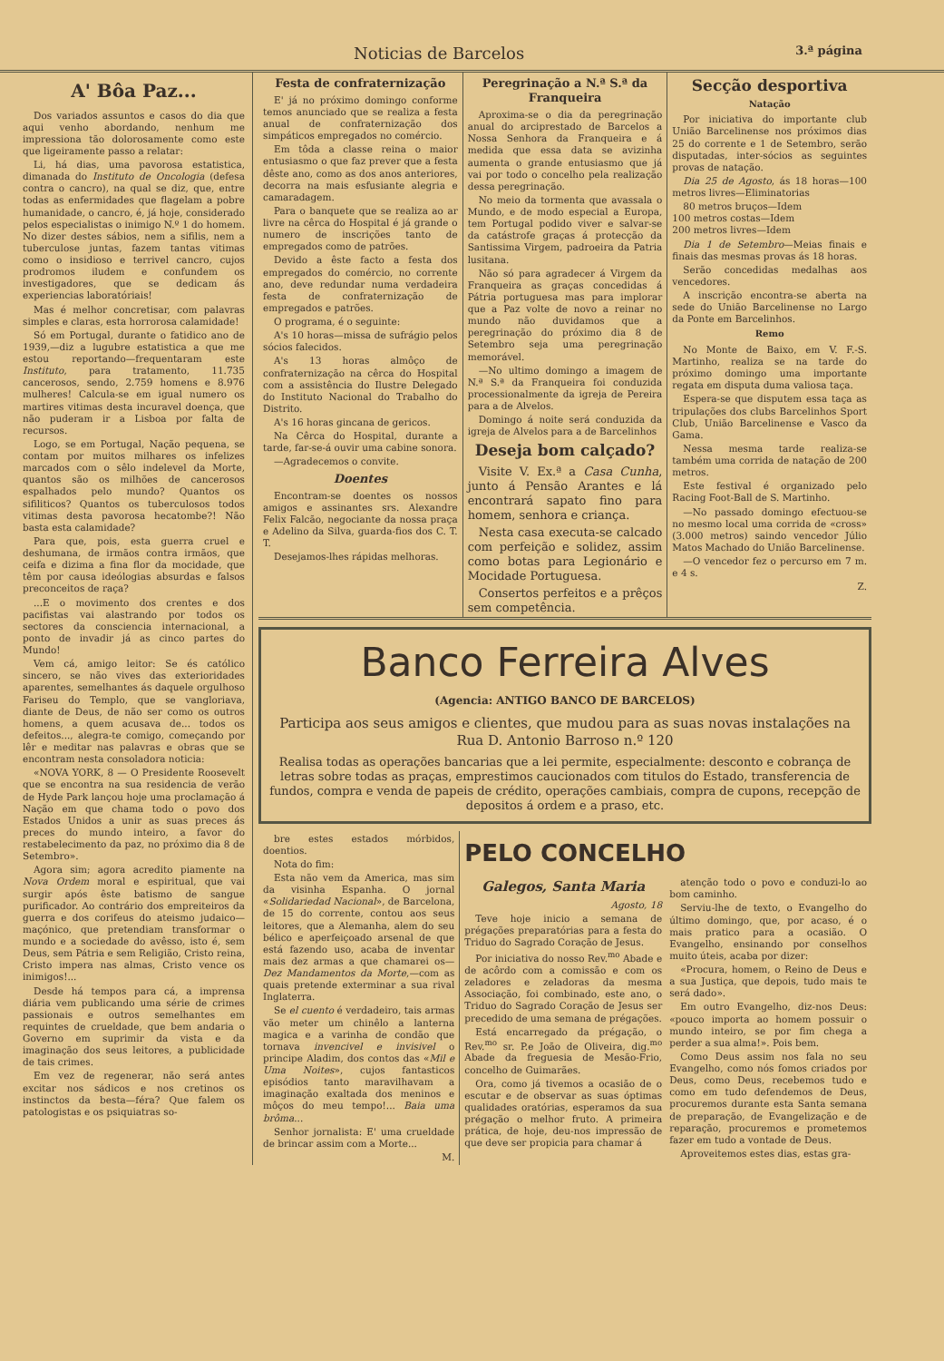Noticias de Barcelos 3.ª página
A' Bôa Paz...
Dos variados assuntos e casos do dia que aqui venho abordando, nenhum me impressiona tão dolorosamente como este que ligeiramente passo a relatar:
Li, há dias, uma pavorosa estatistica, dimanada do Instituto de Oncologia (defesa contra o cancro), na qual se diz, que, entre todas as enfermidades que flagelam a pobre humanidade, o cancro, é, já hoje, considerado pelos especialistas o inimigo N.º 1 do homem. No dizer destes sábios, nem a sifilis, nem a tuberculose juntas, fazem tantas vitimas como o insidioso e terrivel cancro, cujos prodromos iludem e confundem os investigadores, que se dedicam ás experiencias laboratóriais!
Mas é melhor concretisar, com palavras simples e claras, esta horrorosa calamidade!
Só em Portugal, durante o fatidico ano de 1939,—diz a lugubre estatistica a que me estou reportando—frequentaram este Instituto, para tratamento, 11.735 cancerosos, sendo, 2.759 homens e 8.976 mulheres! Calcula-se em igual numero os martires vitimas desta incuravel doença, que não puderam ir a Lisboa por falta de recursos.
Logo, se em Portugal, Nação pequena, se contam por muitos milhares os infelizes marcados com o sêlo indelevel da Morte, quantos são os milhões de cancerosos espalhados pelo mundo? Quantos os sifiliticos? Quantos os tuberculosos todos vitimas desta pavorosa hecatombe?! Não basta esta calamidade?
Para que, pois, esta guerra cruel e deshumana, de irmãos contra irmãos, que ceifa e dizima a fina flor da mocidade, que têm por causa ideólogias absurdas e falsos preconceitos de raça?
...E o movimento dos crentes e dos pacifistas vai alastrando por todos os sectores da consciencia internacional, a ponto de invadir já as cinco partes do Mundo!
Vem cá, amigo leitor: Se és católico sincero, se não vives das exterioridades aparentes, semelhantes ás daquele orgulhoso Fariseu do Templo, que se vangloriava, diante de Deus, de não ser como os outros homens, a quem acusava de... todos os defeitos..., alegra-te comigo, começando por lêr e meditar nas palavras e obras que se encontram nesta consoladora noticia:
«NOVA YORK, 8 — O Presidente Roosevelt que se encontra na sua residencia de verão de Hyde Park lançou hoje uma proclamação á Nação em que chama todo o povo dos Estados Unidos a unir as suas preces ás preces do mundo inteiro, a favor do restabelecimento da paz, no próximo dia 8 de Setembro».
Agora sim; agora acredito piamente na Nova Ordem moral e espiritual, que vai surgir após êste batismo de sangue purificador. Ao contrário dos empreiteiros da guerra e dos corifeus do ateismo judaico—maçónico, que pretendiam transformar o mundo e a sociedade do avêsso, isto é, sem Deus, sem Pátria e sem Religião, Cristo reina, Cristo impera nas almas, Cristo vence os inimigos!...
Desde há tempos para cá, a imprensa diária vem publicando uma série de crimes passionais e outros semelhantes em requintes de crueldade, que bem andaria o Governo em suprimir da vista e da imaginação dos seus leitores, a publicidade de tais crimes.
Em vez de regenerar, não será antes excitar nos sádicos e nos cretinos os instinctos da besta—féra? Que falem os patologistas e os psiquiatras so-
Festa de confraternização
E' já no próximo domingo conforme temos anunciado que se realiza a festa anual de confraternização dos simpáticos empregados no comércio.
Em tôda a classe reina o maior entusiasmo o que faz prever que a festa dêste ano, como as dos anos anteriores, decorra na mais esfusiante alegria e camaradagem.
Para o banquete que se realiza ao ar livre na cêrca do Hospital é já grande o numero de inscrições tanto de empregados como de patrões.
Devido a êste facto a festa dos empregados do comércio, no corrente ano, deve redundar numa verdadeira festa de confraternização de empregados e patrões.
O programa, é o seguinte:
A's 10 horas—missa de sufrágio pelos sócios falecidos.
A's 13 horas almôço de confraternização na cêrca do Hospital com a assistência do Ilustre Delegado do Instituto Nacional do Trabalho do Distrito.
A's 16 horas gincana de gericos.
Na Cêrca do Hospital, durante a tarde, far-se-á ouvir uma cabine sonora.
—Agradecemos o convite.
Doentes
Encontram-se doentes os nossos amigos e assinantes srs. Alexandre Felix Falcão, negociante da nossa praça e Adelino da Silva, guarda-fios dos C. T. T.
Desejamos-lhes rápidas melhoras.
Peregrinação a N.ª S.ª da Franqueira
Aproxima-se o dia da peregrinação anual do arciprestado de Barcelos a Nossa Senhora da Franqueira e á medida que essa data se avizinha aumenta o grande entusiasmo que já vai por todo o concelho pela realização dessa peregrinação.
No meio da tormenta que avassala o Mundo, e de modo especial a Europa, tem Portugal podido viver e salvar-se da catástrofe graças á protecção da Santissima Virgem, padroeira da Patria lusitana.
Não só para agradecer á Virgem da Franqueira as graças concedidas á Pátria portuguesa mas para implorar que a Paz volte de novo a reinar no mundo não duvidamos que a peregrinação do próximo dia 8 de Setembro seja uma peregrinação memorável.
—No ultimo domingo a imagem de N.ª S.ª da Franqueira foi conduzida processionalmente da igreja de Pereira para a de Alvelos.
Domingo á noite será conduzida da igreja de Alvelos para a de Barcelinhos
Deseja bom calçado?
Visite V. Ex.ª a Casa Cunha, junto á Pensão Arantes e lá encontrará sapato fino para homem, senhora e criança.
Nesta casa executa-se calcado com perfeição e solidez, assim como botas para Legionário e Mocidade Portuguesa.
Consertos perfeitos e a prêços sem competência.
Secção desportiva
Natação
Por iniciativa do importante club União Barcelinense nos próximos dias 25 do corrente e 1 de Setembro, serão disputadas, inter-sócios as seguintes provas de natação.
Dia 25 de Agosto, ás 18 horas—100 metros livres—Eliminatorias
80 metros bruços—Idem
100 metros costas—Idem
200 metros livres—Idem
Dia 1 de Setembro—Meias finais e finais das mesmas provas ás 18 horas.
Serão concedidas medalhas aos vencedores.
A inscrição encontra-se aberta na sede do União Barcelinense no Largo da Ponte em Barcelinhos.
Remo
No Monte de Baixo, em V. F.-S. Martinho, realiza se na tarde do próximo domingo uma importante regata em disputa duma valiosa taça.
Espera-se que disputem essa taça as tripulações dos clubs Barcelinhos Sport Club, União Barcelinense e Vasco da Gama.
Nessa mesma tarde realiza-se também uma corrida de natação de 200 metros.
Este festival é organizado pelo Racing Foot-Ball de S. Martinho.
—No passado domingo efectuou-se no mesmo local uma corrida de «cross» (3.000 metros) saindo vencedor Júlio Matos Machado do União Barcelinense.
—O vencedor fez o percurso em 7 m. e 4 s.
Z.
Banco Ferreira Alves
(Agencia: ANTIGO BANCO DE BARCELOS)
Participa aos seus amigos e clientes, que mudou para as suas novas instalações na Rua D. Antonio Barroso n.º 120
Realisa todas as operações bancarias que a lei permite, especialmente: desconto e cobrança de letras sobre todas as praças, emprestimos caucionados com titulos do Estado, transferencia de fundos, compra e venda de papeis de crédito, operações cambiais, compra de cupons, recepção de depositos á ordem e a praso, etc.
bre estes estados mórbidos, doentios.
Nota do fim:
Esta não vem da America, mas sim da visinha Espanha. O jornal «Solidariedad Nacional», de Barcelona, de 15 do corrente, contou aos seus leitores, que a Alemanha, alem do seu bélico e aperfeiçoado arsenal de que está fazendo uso, acaba de inventar mais dez armas a que chamarei os—Dez Mandamentos da Morte,—com as quais pretende exterminar a sua rival Inglaterra.
Se el cuento é verdadeiro, tais armas vão meter um chinêlo a lanterna magica e a varinha de condão que tornava invencivel e invisivel o principe Aladim, dos contos das «Mil e Uma Noites», cujos fantasticos episódios tanto maravilhavam a imaginação exaltada dos meninos e môços do meu tempo!... Baia uma brôma...
Senhor jornalista: E' uma crueldade de brincar assim com a Morte...
M.
PELO CONCELHO
Galegos, Santa Maria
Agosto, 18
Teve hoje inicio a semana de prégações preparatórias para a festa do Triduo do Sagrado Coração de Jesus.
Por iniciativa do nosso Rev.<sup>mo</sup> Abade e de acôrdo com a comissão e com os zeladores e zeladoras da mesma Associação, foi combinado, este ano, o Triduo do Sagrado Coração de Jesus ser precedido de uma semana de prégações.
Está encarregado da prégação, o Rev.<sup>mo</sup> sr. P.e João de Oliveira, dig.<sup>mo</sup> Abade da freguesia de Mesão-Frio, concelho de Guimarães.
Ora, como já tivemos a ocasião de o escutar e de observar as suas óptimas qualidades oratórias, esperamos da sua prégação o melhor fruto. A primeira prática, de hoje, deu-nos impressão de que deve ser propicia para chamar á
atenção todo o povo e conduzi-lo ao bom caminho.
Serviu-lhe de texto, o Evangelho do último domingo, que, por acaso, é o mais pratico para a ocasião. O Evangelho, ensinando por conselhos muito úteis, acaba por dizer:
«Procura, homem, o Reino de Deus e a sua Justiça, que depois, tudo mais te será dado».
Em outro Evangelho, diz-nos Deus: «pouco importa ao homem possuir o mundo inteiro, se por fim chega a perder a sua alma!». Pois bem.
Como Deus assim nos fala no seu Evangelho, como nós fomos criados por Deus, como Deus, recebemos tudo e como em tudo defendemos de Deus, procuremos durante esta Santa semana de preparação, de Evangelização e de reparação, procuremos e prometemos fazer em tudo a vontade de Deus.
Aproveitemos estes dias, estas gra-